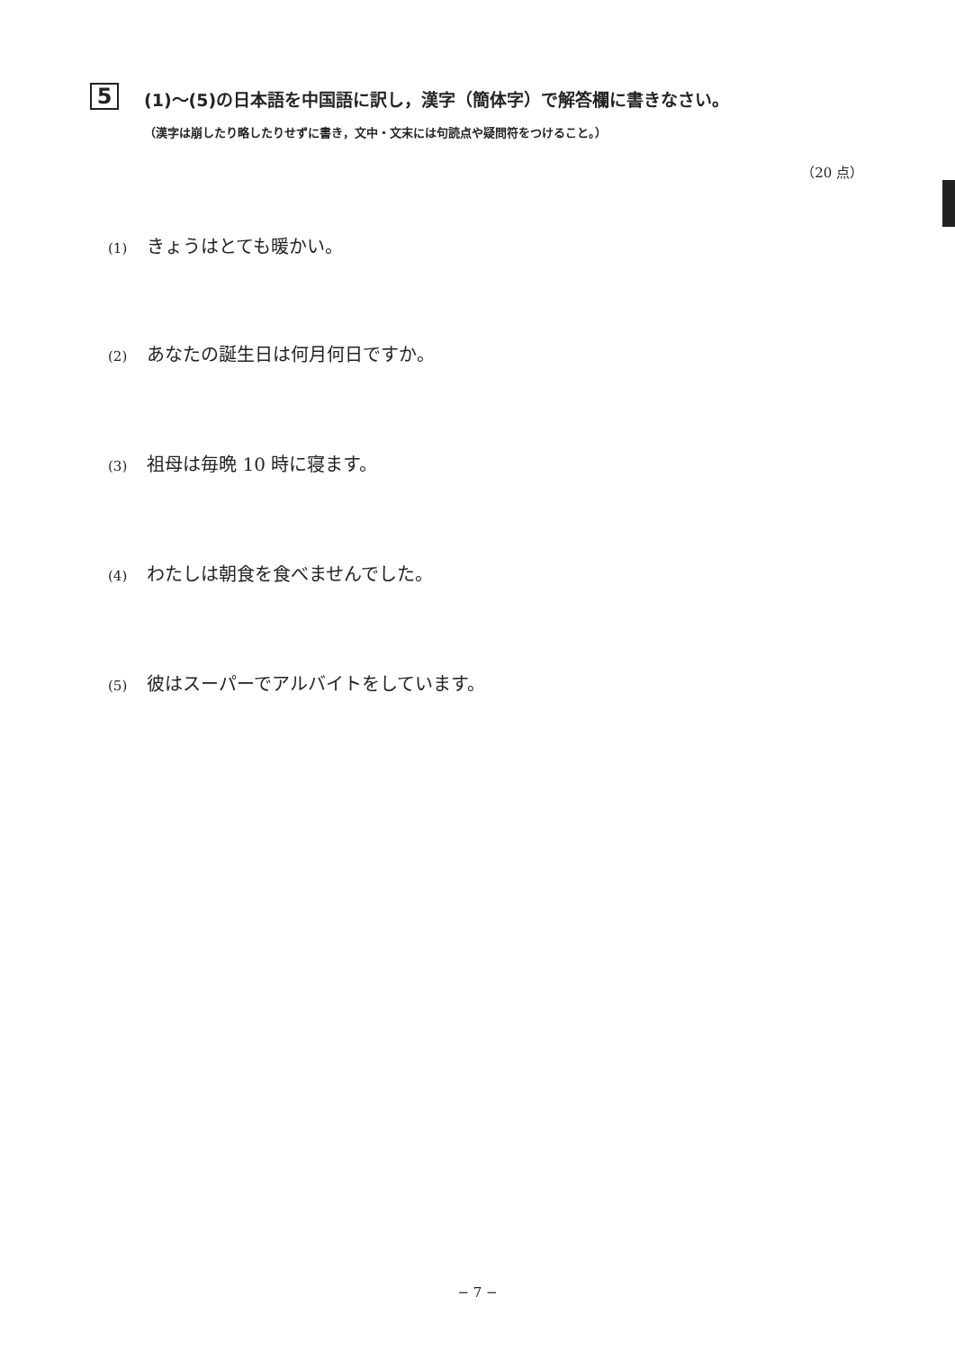5
(1)〜(5)の日本語を中国語に訳し，漢字（簡体字）で解答欄に書きなさい。
（漢字は崩したり略したりせずに書き，文中・文末には句読点や疑問符をつけること。）
（20 点）
(1) きょうはとても暖かい。
(2) あなたの誕生日は何月何日ですか。
(3) 祖母は毎晩 10 時に寝ます。
(4) わたしは朝食を食べませんでした。
(5) 彼はスーパーでアルバイトをしています。
− 7 −